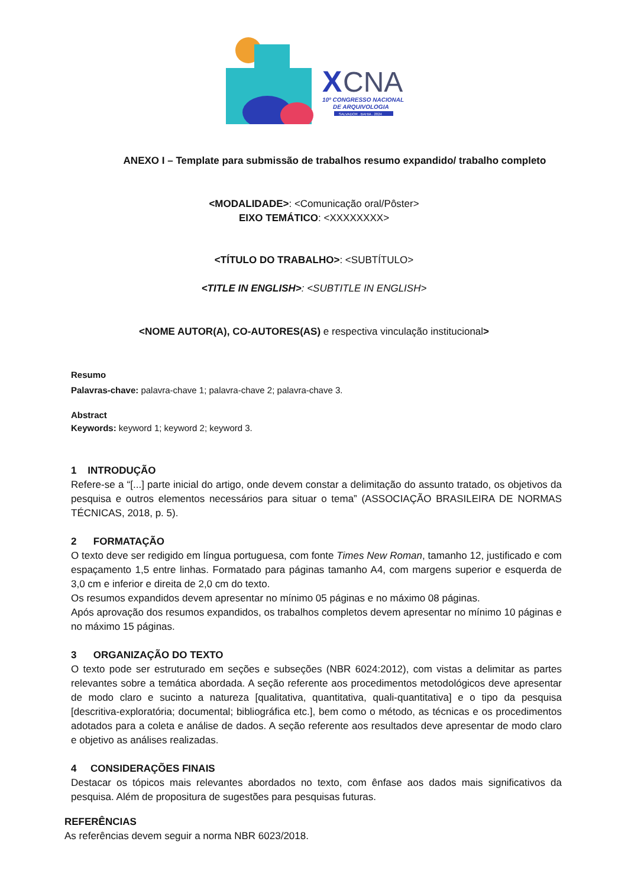X
CNA
10º CONGRESSO NACIONAL
DE ARQUIVOLOGIA
SALVADOR . BAHIA . 2024
ANEXO I – Template para submissão de trabalhos resumo expandido/ trabalho completo
<MODALIDADE>: <Comunicação oral/Pôster>
EIXO TEMÁTICO: <XXXXXXXX>
<TÍTULO DO TRABALHO>: <SUBTÍTULO>
<TITLE IN ENGLISH>: <SUBTITLE IN ENGLISH>
<NOME AUTOR(A), CO-AUTORES(AS) e respectiva vinculação institucional>
Resumo
Palavras-chave: palavra-chave 1; palavra-chave 2; palavra-chave 3.
Abstract
Keywords: keyword 1; keyword 2; keyword 3.
1 INTRODUÇÃO
Refere-se a “[...] parte inicial do artigo, onde devem constar a delimitação do assunto tratado, os objetivos da pesquisa e outros elementos necessários para situar o tema” (ASSOCIAÇÃO BRASILEIRA DE NORMAS TÉCNICAS, 2018, p. 5).
2 FORMATAÇÃO
O texto deve ser redigido em língua portuguesa, com fonte Times New Roman, tamanho 12, justificado e com espaçamento 1,5 entre linhas. Formatado para páginas tamanho A4, com margens superior e esquerda de 3,0 cm e inferior e direita de 2,0 cm do texto.
Os resumos expandidos devem apresentar no mínimo 05 páginas e no máximo 08 páginas.
Após aprovação dos resumos expandidos, os trabalhos completos devem apresentar no mínimo 10 páginas e no máximo 15 páginas.
3 ORGANIZAÇÃO DO TEXTO
O texto pode ser estruturado em seções e subseções (NBR 6024:2012), com vistas a delimitar as partes relevantes sobre a temática abordada. A seção referente aos procedimentos metodológicos deve apresentar de modo claro e sucinto a natureza [qualitativa, quantitativa, quali-quantitativa] e o tipo da pesquisa [descritiva-exploratória; documental; bibliográfica etc.], bem como o método, as técnicas e os procedimentos adotados para a coleta e análise de dados. A seção referente aos resultados deve apresentar de modo claro e objetivo as análises realizadas.
4 CONSIDERAÇÕES FINAIS
Destacar os tópicos mais relevantes abordados no texto, com ênfase aos dados mais significativos da pesquisa. Além de propositura de sugestões para pesquisas futuras.
REFERÊNCIAS
As referências devem seguir a norma NBR 6023/2018.